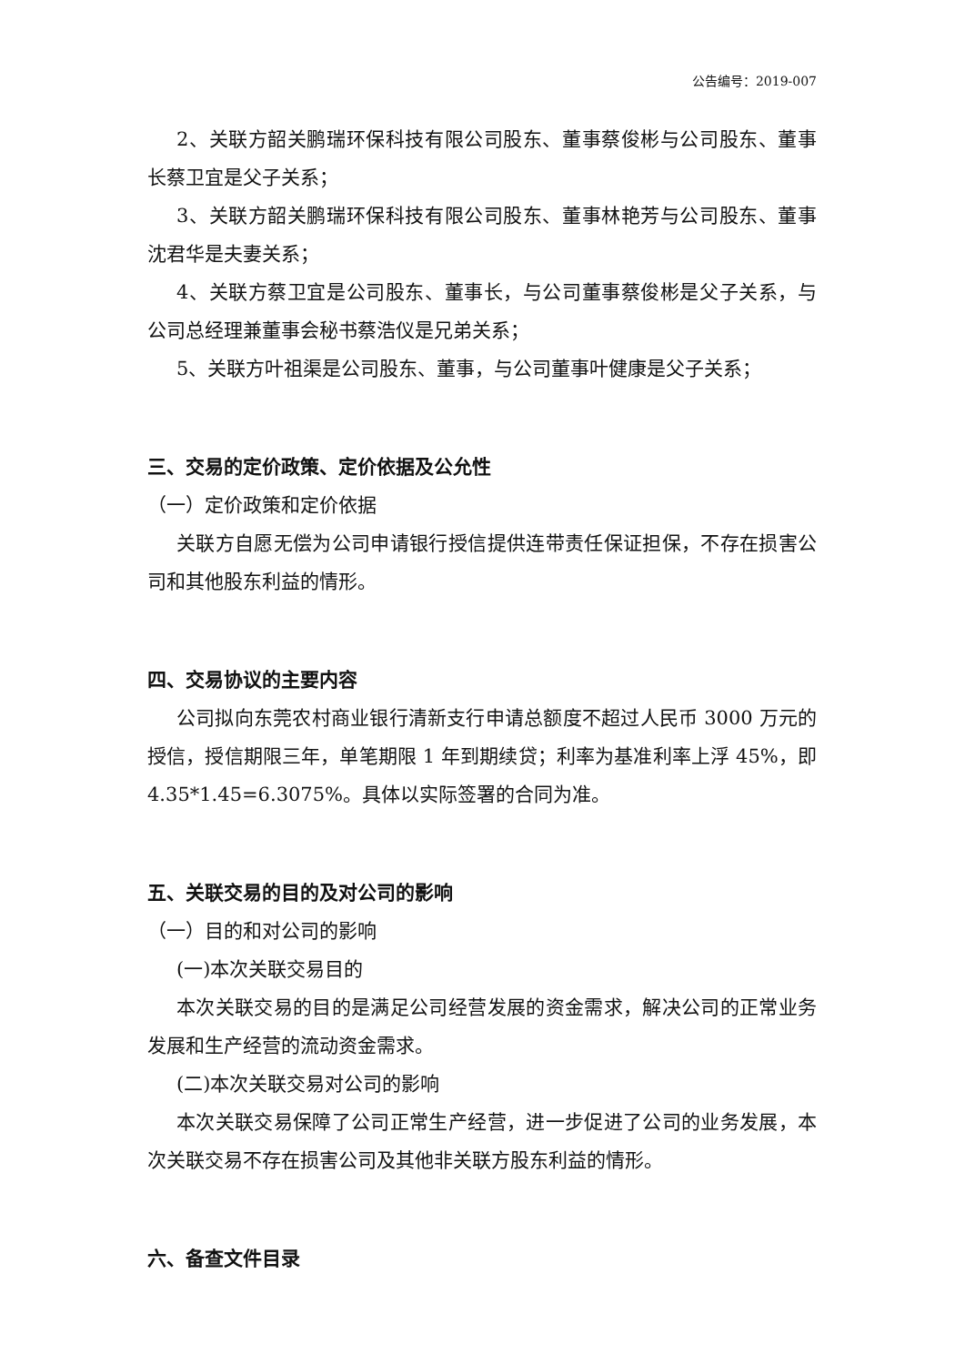公告编号：2019-007
2、关联方韶关鹏瑞环保科技有限公司股东、董事蔡俊彬与公司股东、董事长蔡卫宜是父子关系；
3、关联方韶关鹏瑞环保科技有限公司股东、董事林艳芳与公司股东、董事沈君华是夫妻关系；
4、关联方蔡卫宜是公司股东、董事长，与公司董事蔡俊彬是父子关系，与公司总经理兼董事会秘书蔡浩仪是兄弟关系；
5、关联方叶祖渠是公司股东、董事，与公司董事叶健康是父子关系；
三、交易的定价政策、定价依据及公允性
（一）定价政策和定价依据
关联方自愿无偿为公司申请银行授信提供连带责任保证担保，不存在损害公司和其他股东利益的情形。
四、交易协议的主要内容
公司拟向东莞农村商业银行清新支行申请总额度不超过人民币 3000 万元的授信，授信期限三年，单笔期限 1 年到期续贷；利率为基准利率上浮 45%，即4.35*1.45=6.3075%。具体以实际签署的合同为准。
五、关联交易的目的及对公司的影响
（一）目的和对公司的影响
(一)本次关联交易目的
本次关联交易的目的是满足公司经营发展的资金需求，解决公司的正常业务发展和生产经营的流动资金需求。
(二)本次关联交易对公司的影响
本次关联交易保障了公司正常生产经营，进一步促进了公司的业务发展，本次关联交易不存在损害公司及其他非关联方股东利益的情形。
六、备查文件目录